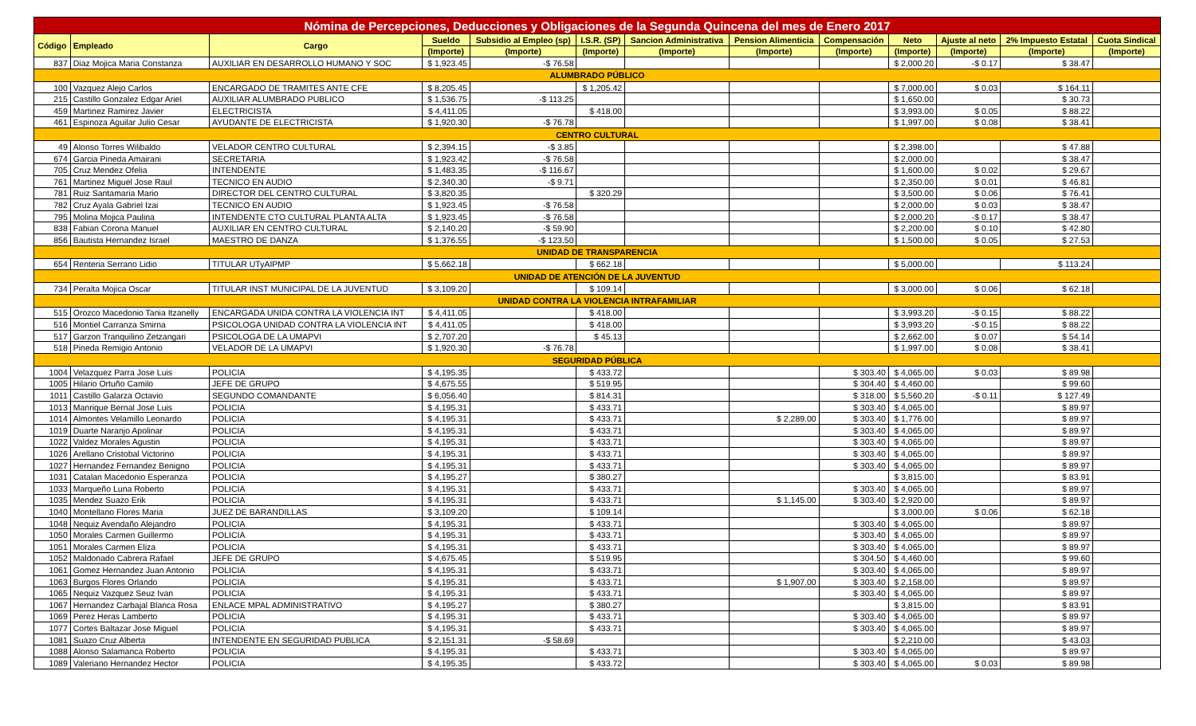| Nómina de Percepciones, Deducciones y Obligaciones de la Segunda Quincena del mes de Enero 2017 | | | | | | | | | | | | |
| --- | --- | --- | --- | --- | --- | --- | --- | --- | --- | --- | --- | --- |
| Código | Empleado | Cargo | Sueldo | Subsidio al Empleo (sp) | I.S.R. (SP) | Sancion Administrativa | Pension Alimenticia | Compensación | Neto | Ajuste al neto | 2% Impuesto Estatal | Cuota Sindical |
| | | | (Importe) | (Importe) | (Importe) | (Importe) | (Importe) | (Importe) | (Importe) | (Importe) | (Importe) | (Importe) |
| 837 | Diaz Mojica Maria Constanza | AUXILIAR EN DESARROLLO HUMANO Y SOC | $ 1,923.45 | -$ 76.58 | | | | | $ 2,000.20 | -$ 0.17 | $ 38.47 | |
| ALUMBRADO PÚBLICO | | | | | | | | | | | | |
| 100 | Vazquez Alejo Carlos | ENCARGADO DE TRAMITES ANTE CFE | $ 8,205.45 | | $ 1,205.42 | | | | $ 7,000.00 | $ 0.03 | $ 164.11 | |
| 215 | Castillo Gonzalez Edgar Ariel | AUXILIAR ALUMBRADO PUBLICO | $ 1,536.75 | -$ 113.25 | | | | | $ 1,650.00 | | $ 30.73 | |
| 459 | Martinez Ramirez Javier | ELECTRICISTA | $ 4,411.05 | | $ 418.00 | | | | $ 3,993.00 | $ 0.05 | $ 88.22 | |
| 461 | Espinoza Aguilar Julio Cesar | AYUDANTE DE ELECTRICISTA | $ 1,920.30 | -$ 76.78 | | | | | $ 1,997.00 | $ 0.08 | $ 38.41 | |
| CENTRO CULTURAL | | | | | | | | | | | | |
| 49 | Alonso Torres Wilibaldo | VELADOR CENTRO CULTURAL | $ 2,394.15 | -$ 3.85 | | | | | $ 2,398.00 | | $ 47.88 | |
| 674 | Garcia Pineda Amairani | SECRETARIA | $ 1,923.42 | -$ 76.58 | | | | | $ 2,000.00 | | $ 38.47 | |
| 705 | Cruz Mendez Ofelia | INTENDENTE | $ 1,483.35 | -$ 116.67 | | | | | $ 1,600.00 | $ 0.02 | $ 29.67 | |
| 761 | Martinez Miguel Jose Raul | TECNICO EN AUDIO | $ 2,340.30 | -$ 9.71 | | | | | $ 2,350.00 | $ 0.01 | $ 46.81 | |
| 781 | Ruiz Santamaria Mario | DIRECTOR DEL CENTRO CULTURAL | $ 3,820.35 | | $ 320.29 | | | | $ 3,500.00 | $ 0.06 | $ 76.41 | |
| 782 | Cruz Ayala Gabriel Izai | TECNICO EN AUDIO | $ 1,923.45 | -$ 76.58 | | | | | $ 2,000.00 | $ 0.03 | $ 38.47 | |
| 795 | Molina Mojica Paulina | INTENDENTE CTO CULTURAL PLANTA ALTA | $ 1,923.45 | -$ 76.58 | | | | | $ 2,000.20 | -$ 0.17 | $ 38.47 | |
| 838 | Fabian Corona Manuel | AUXILIAR EN CENTRO CULTURAL | $ 2,140.20 | -$ 59.90 | | | | | $ 2,200.00 | $ 0.10 | $ 42.80 | |
| 856 | Bautista Hernandez Israel | MAESTRO DE DANZA | $ 1,376.55 | -$ 123.50 | | | | | $ 1,500.00 | $ 0.05 | $ 27.53 | |
| UNIDAD DE TRANSPARENCIA | | | | | | | | | | | | |
| 654 | Renteria Serrano Lidio | TITULAR UTyAIPMP | $ 5,662.18 | | $ 662.18 | | | | $ 5,000.00 | | $ 113.24 | |
| UNIDAD DE ATENCIÓN DE LA JUVENTUD | | | | | | | | | | | | |
| 734 | Peralta Mojica Oscar | TITULAR INST MUNICIPAL DE LA JUVENTUD | $ 3,109.20 | | $ 109.14 | | | | $ 3,000.00 | $ 0.06 | $ 62.18 | |
| UNIDAD CONTRA LA VIOLENCIA INTRAFAMILIAR | | | | | | | | | | | | |
| 515 | Orozco Macedonio Tania Itzanelly | ENCARGADA UNIDA CONTRA LA VIOLENCIA INT | $ 4,411.05 | | $ 418.00 | | | | $ 3,993.20 | -$ 0.15 | $ 88.22 | |
| 516 | Montiel Carranza Smirna | PSICOLOGA UNIDAD CONTRA LA VIOLENCIA INT | $ 4,411.05 | | $ 418.00 | | | | $ 3,993.20 | -$ 0.15 | $ 88.22 | |
| 517 | Garzon Tranquilino Zetzangari | PSICOLOGA DE LA UMAPVI | $ 2,707.20 | | $ 45.13 | | | | $ 2,662.00 | $ 0.07 | $ 54.14 | |
| 518 | Pineda Remigio Antonio | VELADOR DE LA UMAPVI | $ 1,920.30 | -$ 76.78 | | | | | $ 1,997.00 | $ 0.08 | $ 38.41 | |
| SEGURIDAD PÚBLICA | | | | | | | | | | | | |
| 1004 | Velazquez Parra Jose Luis | POLICIA | $ 4,195.35 | | $ 433.72 | | | $ 303.40 | $ 4,065.00 | $ 0.03 | $ 89.98 | |
| 1005 | Hilario Ortuño Camilo | JEFE DE GRUPO | $ 4,675.55 | | $ 519.95 | | | $ 304.40 | $ 4,460.00 | | $ 99.60 | |
| 1011 | Castillo Galarza Octavio | SEGUNDO COMANDANTE | $ 6,056.40 | | $ 814.31 | | | $ 318.00 | $ 5,560.20 | -$ 0.11 | $ 127.49 | |
| 1013 | Manrique Bernal Jose Luis | POLICIA | $ 4,195.31 | | $ 433.71 | | | $ 303.40 | $ 4,065.00 | | $ 89.97 | |
| 1014 | Almontes Velamillo Leonardo | POLICIA | $ 4,195.31 | | $ 433.71 | | $ 2,289.00 | $ 303.40 | $ 1,776.00 | | $ 89.97 | |
| 1019 | Duarte Naranjo Apolinar | POLICIA | $ 4,195.31 | | $ 433.71 | | | $ 303.40 | $ 4,065.00 | | $ 89.97 | |
| 1022 | Valdez Morales Agustin | POLICIA | $ 4,195.31 | | $ 433.71 | | | $ 303.40 | $ 4,065.00 | | $ 89.97 | |
| 1026 | Arellano Cristobal Victorino | POLICIA | $ 4,195.31 | | $ 433.71 | | | $ 303.40 | $ 4,065.00 | | $ 89.97 | |
| 1027 | Hernandez Fernandez Benigno | POLICIA | $ 4,195.31 | | $ 433.71 | | | $ 303.40 | $ 4,065.00 | | $ 89.97 | |
| 1031 | Catalan Macedonio Esperanza | POLICIA | $ 4,195.27 | | $ 380.27 | | | | $ 3,815.00 | | $ 83.91 | |
| 1033 | Marqueño Luna Roberto | POLICIA | $ 4,195.31 | | $ 433.71 | | | $ 303.40 | $ 4,065.00 | | $ 89.97 | |
| 1035 | Mendez Suazo Erik | POLICIA | $ 4,195.31 | | $ 433.71 | | $ 1,145.00 | $ 303.40 | $ 2,920.00 | | $ 89.97 | |
| 1040 | Montellano Flores Maria | JUEZ DE BARANDILLAS | $ 3,109.20 | | $ 109.14 | | | | $ 3,000.00 | $ 0.06 | $ 62.18 | |
| 1048 | Nequiz Avendaño Alejandro | POLICIA | $ 4,195.31 | | $ 433.71 | | | $ 303.40 | $ 4,065.00 | | $ 89.97 | |
| 1050 | Morales Carmen Guillermo | POLICIA | $ 4,195.31 | | $ 433.71 | | | $ 303.40 | $ 4,065.00 | | $ 89.97 | |
| 1051 | Morales Carmen Eliza | POLICIA | $ 4,195.31 | | $ 433.71 | | | $ 303.40 | $ 4,065.00 | | $ 89.97 | |
| 1052 | Maldonado Cabrera Rafael | JEFE DE GRUPO | $ 4,675.45 | | $ 519.95 | | | $ 304.50 | $ 4,460.00 | | $ 99.60 | |
| 1061 | Gomez Hernandez Juan Antonio | POLICIA | $ 4,195.31 | | $ 433.71 | | | $ 303.40 | $ 4,065.00 | | $ 89.97 | |
| 1063 | Burgos Flores Orlando | POLICIA | $ 4,195.31 | | $ 433.71 | | $ 1,907.00 | $ 303.40 | $ 2,158.00 | | $ 89.97 | |
| 1065 | Nequiz Vazquez Seuz Ivan | POLICIA | $ 4,195.31 | | $ 433.71 | | | $ 303.40 | $ 4,065.00 | | $ 89.97 | |
| 1067 | Hernandez Carbajal Blanca Rosa | ENLACE MPAL ADMINISTRATIVO | $ 4,195.27 | | $ 380.27 | | | | $ 3,815.00 | | $ 83.91 | |
| 1069 | Perez Heras Lamberto | POLICIA | $ 4,195.31 | | $ 433.71 | | | $ 303.40 | $ 4,065.00 | | $ 89.97 | |
| 1077 | Cortes Baltazar Jose Miguel | POLICIA | $ 4,195.31 | | $ 433.71 | | | $ 303.40 | $ 4,065.00 | | $ 89.97 | |
| 1081 | Suazo Cruz Alberta | INTENDENTE EN SEGURIDAD PUBLICA | $ 2,151.31 | -$ 58.69 | | | | | $ 2,210.00 | | $ 43.03 | |
| 1088 | Alonso Salamanca Roberto | POLICIA | $ 4,195.31 | | $ 433.71 | | | $ 303.40 | $ 4,065.00 | | $ 89.97 | |
| 1089 | Valeriano Hernandez Hector | POLICIA | $ 4,195.35 | | $ 433.72 | | | $ 303.40 | $ 4,065.00 | $ 0.03 | $ 89.98 | |